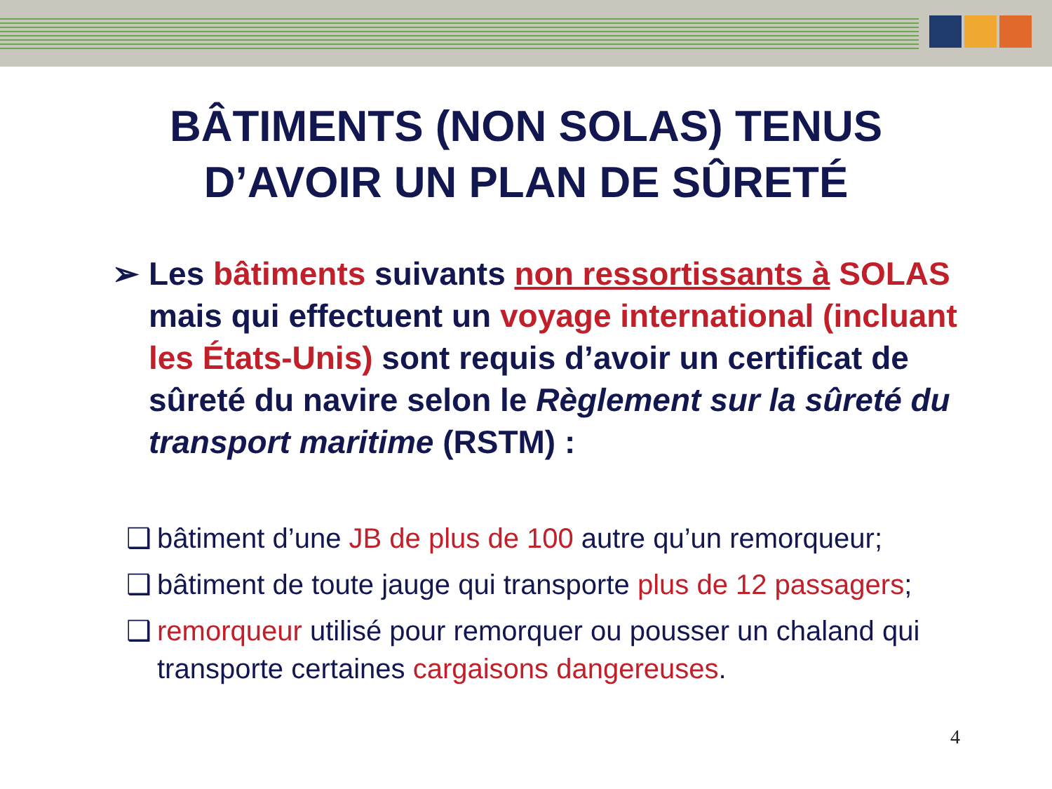BÂTIMENTS (NON SOLAS) TENUS
D’AVOIR UN PLAN DE SÛRETÉ
➢ Les bâtiments suivants non ressortissants à SOLAS mais qui effectuent un voyage international (incluant les États-Unis) sont requis d’avoir un certificat de sûreté du navire selon le Règlement sur la sûreté du transport maritime (RSTM) :
❑ bâtiment d’une JB de plus de 100 autre qu’un remorqueur;
❑ bâtiment de toute jauge qui transporte plus de 12 passagers;
❑ remorqueur utilisé pour remorquer ou pousser un chaland qui transporte certaines cargaisons dangereuses.
4